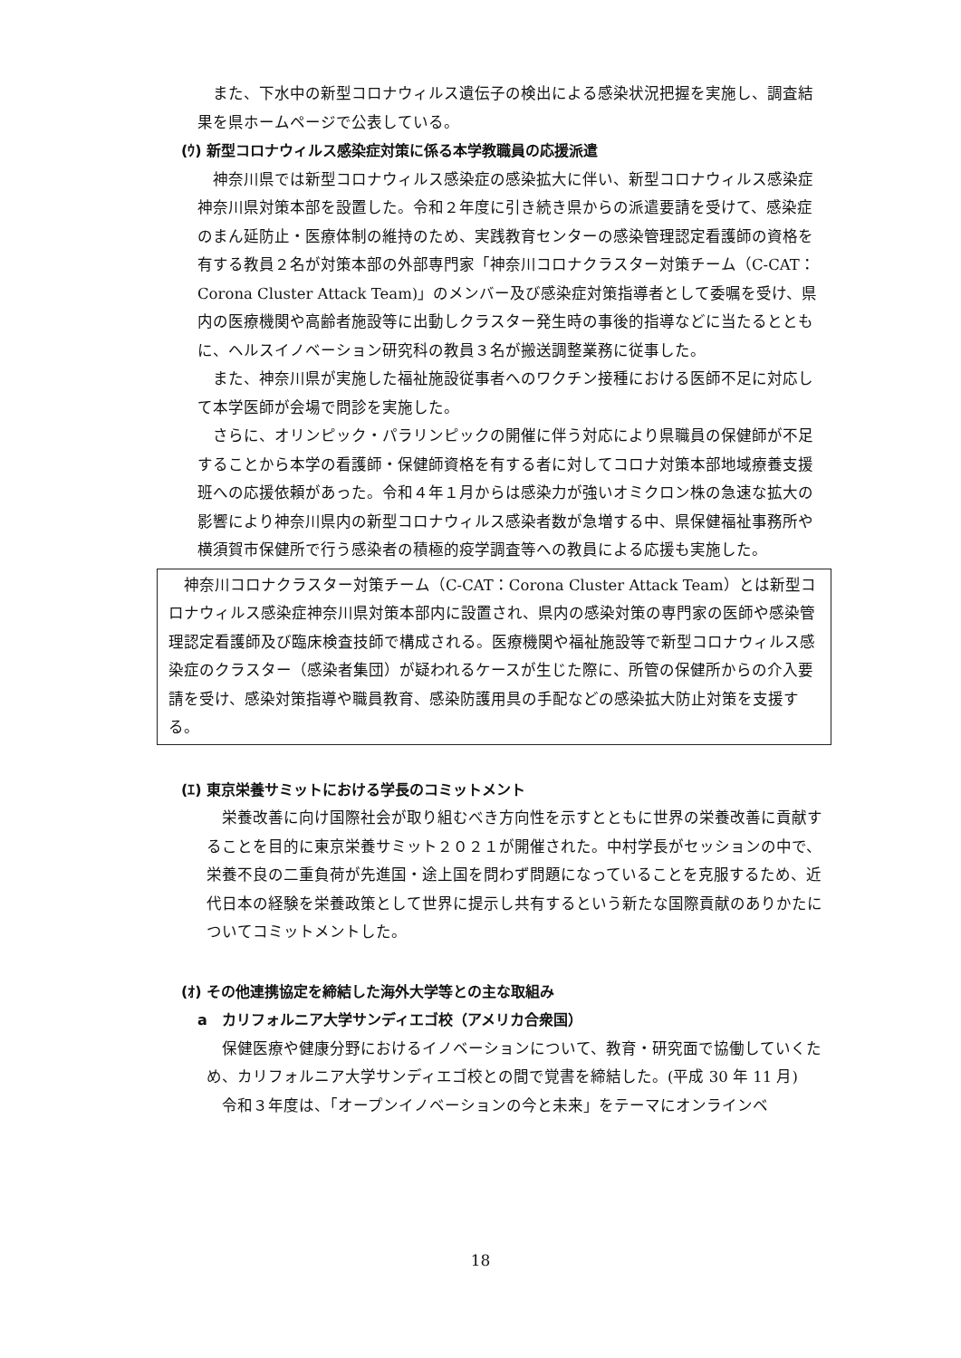また、下水中の新型コロナウィルス遺伝子の検出による感染状況把握を実施し、調査結果を県ホームページで公表している。
(ｳ) 新型コロナウィルス感染症対策に係る本学教職員の応援派遣
　神奈川県では新型コロナウィルス感染症の感染拡大に伴い、新型コロナウィルス感染症神奈川県対策本部を設置した。令和２年度に引き続き県からの派遣要請を受けて、感染症のまん延防止・医療体制の維持のため、実践教育センターの感染管理認定看護師の資格を有する教員２名が対策本部の外部専門家「神奈川コロナクラスター対策チーム（C-CAT：Corona Cluster Attack Team)」のメンバー及び感染症対策指導者として委嘱を受け、県内の医療機関や高齢者施設等に出動しクラスター発生時の事後的指導などに当たるとともに、ヘルスイノベーション研究科の教員３名が搬送調整業務に従事した。
　また、神奈川県が実施した福祉施設従事者へのワクチン接種における医師不足に対応して本学医師が会場で問診を実施した。
　さらに、オリンピック・パラリンピックの開催に伴う対応により県職員の保健師が不足することから本学の看護師・保健師資格を有する者に対してコロナ対策本部地域療養支援班への応援依頼があった。令和４年１月からは感染力が強いオミクロン株の急速な拡大の影響により神奈川県内の新型コロナウィルス感染者数が急増する中、県保健福祉事務所や横須賀市保健所で行う感染者の積極的疫学調査等への教員による応援も実施した。
　神奈川コロナクラスター対策チーム（C-CAT：Corona Cluster Attack Team）とは新型コロナウィルス感染症神奈川県対策本部内に設置され、県内の感染対策の専門家の医師や感染管理認定看護師及び臨床検査技師で構成される。医療機関や福祉施設等で新型コロナウィルス感染症のクラスター（感染者集団）が疑われるケースが生じた際に、所管の保健所からの介入要請を受け、感染対策指導や職員教育、感染防護用具の手配などの感染拡大防止対策を支援する。
(ｴ) 東京栄養サミットにおける学長のコミットメント
　栄養改善に向け国際社会が取り組むべき方向性を示すとともに世界の栄養改善に貢献することを目的に東京栄養サミット２０２１が開催された。中村学長がセッションの中で、栄養不良の二重負荷が先進国・途上国を問わず問題になっていることを克服するため、近代日本の経験を栄養政策として世界に提示し共有するという新たな国際貢献のありかたについてコミットメントした。
(ｵ) その他連携協定を締結した海外大学等との主な取組み
a　カリフォルニア大学サンディエゴ校（アメリカ合衆国）
　保健医療や健康分野におけるイノベーションについて、教育・研究面で協働していくため、カリフォルニア大学サンディエゴ校との間で覚書を締結した。(平成 30 年 11 月)
　令和３年度は、「オープンイノベーションの今と未来」をテーマにオンラインベ
18